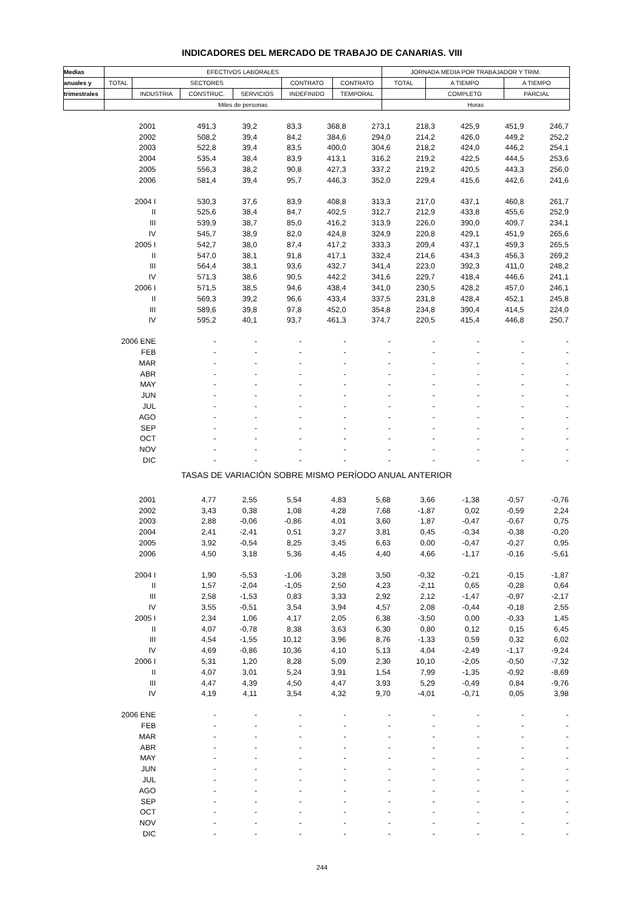INDICADORES DEL MERCADO DE TRABAJO DE CANARIAS. VIII
| Medias | EFECTIVOS LABORALES | | | | | | JORNADA MEDIA POR TRABAJADOR Y TRIM. | | |
| anuales y | TOTAL | SECTORES | | | CONTRATO | CONTRATO | TOTAL | A TIEMPO | A TIEMPO |
| trimestrales | | INDUSTRIA | CONSTRUC. | SERVICIOS | INDEFINIDO | TEMPORAL | | COMPLETO | PARCIAL |
| | Miles de personas | | | | | | Horas | | |
| 2001 | 491,3 | 39,2 | 83,3 | 368,8 | 273,1 | 218,3 | 425,9 | 451,9 | 246,7 |
| 2002 | 508,2 | 39,4 | 84,2 | 384,6 | 294,0 | 214,2 | 426,0 | 449,2 | 252,2 |
| 2003 | 522,8 | 39,4 | 83,5 | 400,0 | 304,6 | 218,2 | 424,0 | 446,2 | 254,1 |
| 2004 | 535,4 | 38,4 | 83,9 | 413,1 | 316,2 | 219,2 | 422,5 | 444,5 | 253,6 |
| 2005 | 556,3 | 38,2 | 90,8 | 427,3 | 337,2 | 219,2 | 420,5 | 443,3 | 256,0 |
| 2006 | 581,4 | 39,4 | 95,7 | 446,3 | 352,0 | 229,4 | 415,6 | 442,6 | 241,6 |
| 2004 I | 530,3 | 37,6 | 83,9 | 408,8 | 313,3 | 217,0 | 437,1 | 460,8 | 261,7 |
| II | 525,6 | 38,4 | 84,7 | 402,5 | 312,7 | 212,9 | 433,8 | 455,6 | 252,9 |
| III | 539,9 | 38,7 | 85,0 | 416,2 | 313,9 | 226,0 | 390,0 | 409,7 | 234,1 |
| IV | 545,7 | 38,9 | 82,0 | 424,8 | 324,9 | 220,8 | 429,1 | 451,9 | 265,6 |
| 2005 I | 542,7 | 38,0 | 87,4 | 417,2 | 333,3 | 209,4 | 437,1 | 459,3 | 265,5 |
| II | 547,0 | 38,1 | 91,8 | 417,1 | 332,4 | 214,6 | 434,3 | 456,3 | 269,2 |
| III | 564,4 | 38,1 | 93,6 | 432,7 | 341,4 | 223,0 | 392,3 | 411,0 | 248,2 |
| IV | 571,3 | 38,6 | 90,5 | 442,2 | 341,6 | 229,7 | 418,4 | 446,6 | 241,1 |
| 2006 I | 571,5 | 38,5 | 94,6 | 438,4 | 341,0 | 230,5 | 428,2 | 457,0 | 246,1 |
| II | 569,3 | 39,2 | 96,6 | 433,4 | 337,5 | 231,8 | 428,4 | 452,1 | 245,8 |
| III | 589,6 | 39,8 | 97,8 | 452,0 | 354,8 | 234,8 | 390,4 | 414,5 | 224,0 |
| IV | 595,2 | 40,1 | 93,7 | 461,3 | 374,7 | 220,5 | 415,4 | 446,8 | 250,7 |
| 2006 ENE | - | - | - | - | - | - | - | - | - |
| FEB | - | - | - | - | - | - | - | - | - |
| MAR | - | - | - | - | - | - | - | - | - |
| ABR | - | - | - | - | - | - | - | - | - |
| MAY | - | - | - | - | - | - | - | - | - |
| JUN | - | - | - | - | - | - | - | - | - |
| JUL | - | - | - | - | - | - | - | - | - |
| AGO | - | - | - | - | - | - | - | - | - |
| SEP | - | - | - | - | - | - | - | - | - |
| OCT | - | - | - | - | - | - | - | - | - |
| NOV | - | - | - | - | - | - | - | - | - |
| DIC | - | - | - | - | - | - | - | - | - |
| TASAS DE VARIACIÓN SOBRE MISMO PERÍODO ANUAL ANTERIOR | | | | | | | | | |
| 2001 | 4,77 | 2,55 | 5,54 | 4,83 | 5,68 | 3,66 | -1,38 | -0,57 | -0,76 |
| 2002 | 3,43 | 0,38 | 1,08 | 4,28 | 7,68 | -1,87 | 0,02 | -0,59 | 2,24 |
| 2003 | 2,88 | -0,06 | -0,86 | 4,01 | 3,60 | 1,87 | -0,47 | -0,67 | 0,75 |
| 2004 | 2,41 | -2,41 | 0,51 | 3,27 | 3,81 | 0,45 | -0,34 | -0,38 | -0,20 |
| 2005 | 3,92 | -0,54 | 8,25 | 3,45 | 6,63 | 0,00 | -0,47 | -0,27 | 0,95 |
| 2006 | 4,50 | 3,18 | 5,36 | 4,45 | 4,40 | 4,66 | -1,17 | -0,16 | -5,61 |
| 2004 I | 1,90 | -5,53 | -1,06 | 3,28 | 3,50 | -0,32 | -0,21 | -0,15 | -1,87 |
| II | 1,57 | -2,04 | -1,05 | 2,50 | 4,23 | -2,11 | 0,65 | -0,28 | 0,64 |
| III | 2,58 | -1,53 | 0,83 | 3,33 | 2,92 | 2,12 | -1,47 | -0,97 | -2,17 |
| IV | 3,55 | -0,51 | 3,54 | 3,94 | 4,57 | 2,08 | -0,44 | -0,18 | 2,55 |
| 2005 I | 2,34 | 1,06 | 4,17 | 2,05 | 6,38 | -3,50 | 0,00 | -0,33 | 1,45 |
| II | 4,07 | -0,78 | 8,38 | 3,63 | 6,30 | 0,80 | 0,12 | 0,15 | 6,45 |
| III | 4,54 | -1,55 | 10,12 | 3,96 | 8,76 | -1,33 | 0,59 | 0,32 | 6,02 |
| IV | 4,69 | -0,86 | 10,36 | 4,10 | 5,13 | 4,04 | -2,49 | -1,17 | -9,24 |
| 2006 I | 5,31 | 1,20 | 8,28 | 5,09 | 2,30 | 10,10 | -2,05 | -0,50 | -7,32 |
| II | 4,07 | 3,01 | 5,24 | 3,91 | 1,54 | 7,99 | -1,35 | -0,92 | -8,69 |
| III | 4,47 | 4,39 | 4,50 | 4,47 | 3,93 | 5,29 | -0,49 | 0,84 | -9,76 |
| IV | 4,19 | 4,11 | 3,54 | 4,32 | 9,70 | -4,01 | -0,71 | 0,05 | 3,98 |
| 2006 ENE | - | - | - | - | - | - | - | - | - |
| FEB | - | - | - | - | - | - | - | - | - |
| MAR | - | - | - | - | - | - | - | - | - |
| ABR | - | - | - | - | - | - | - | - | - |
| MAY | - | - | - | - | - | - | - | - | - |
| JUN | - | - | - | - | - | - | - | - | - |
| JUL | - | - | - | - | - | - | - | - | - |
| AGO | - | - | - | - | - | - | - | - | - |
| SEP | - | - | - | - | - | - | - | - | - |
| OCT | - | - | - | - | - | - | - | - | - |
| NOV | - | - | - | - | - | - | - | - | - |
| DIC | - | - | - | - | - | - | - | - | - |
244